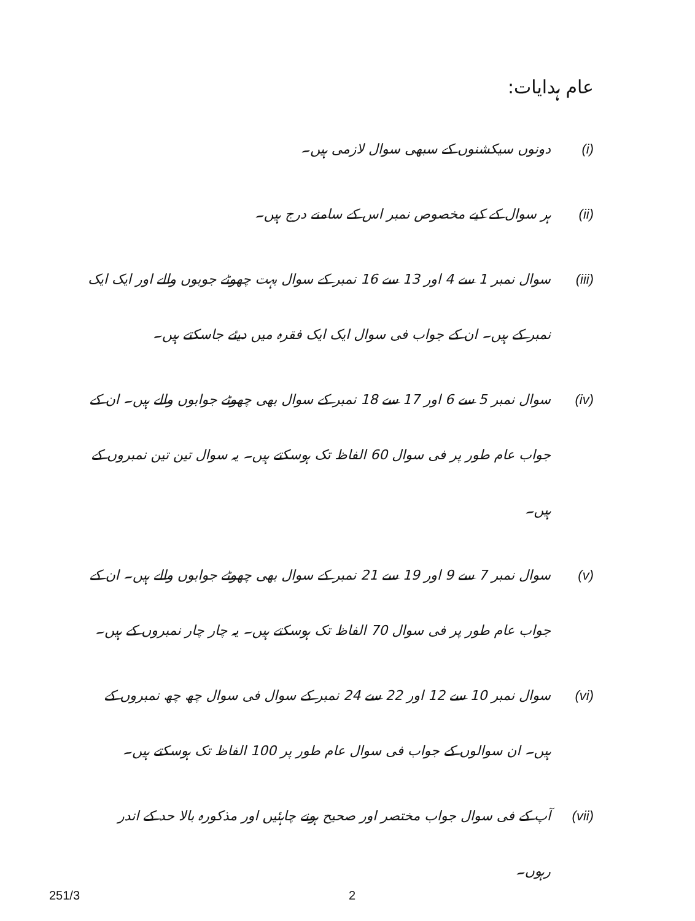عام ہدایات:
(i)
دونوں سیکشنوں کے سبھی سوال لازمی ہیں۔
(ii)
ہر سوال کے کیے مخصوص نمبر اس کے سامنے درج ہیں۔
(iii)
سوال نمبر 1 سے 4 اور 13 سے 16 نمبر کے سوال بہت چھوٹے جوبوں والے اور ایک ایک نمبر کے ہیں۔ ان کے جواب فی سوال ایک ایک فقرہ میں دیئے جاسکتے ہیں۔
(iv)
سوال نمبر 5 سے 6 اور 17 سے 18 نمبر کے سوال بھی چھوٹے جوابوں والے ہیں۔ ان کے جواب عام طور پر فی سوال 60 الفاظ تک ہوسکتے ہیں۔ یہ سوال تین تین نمبروں کے ہیں۔
(v)
سوال نمبر 7 سے 9 اور 19 سے 21 نمبر کے سوال بھی چھوٹے جوابوں والے ہیں۔ ان کے جواب عام طور پر فی سوال 70 الفاظ تک ہوسکتے ہیں۔ یہ چار چار نمبروں کے ہیں۔
(vi)
سوال نمبر 10 سے 12 اور 22 سے 24 نمبر کے سوال فی سوال چھ چھ نمبروں کے ہیں۔ ان سوالوں کے جواب فی سوال عام طور پر 100 الفاظ تک ہوسکتے ہیں۔
(vii)
آپ کے فی سوال جواب مختصر اور صحیح ہونے چاہئیں اور مذکورہ بالا حد کے اندر رہوں۔
251/3 2